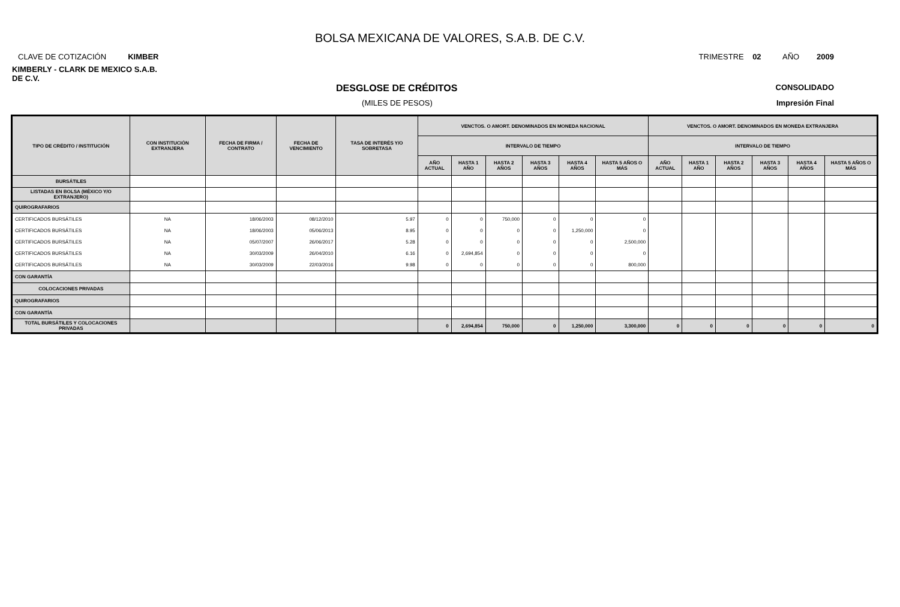BOLSA MEXICANA DE VALORES, S.A.B. DE C.V.
CLAVE DE COTIZACIÓN KIMBER TRIMESTRE 02 AÑO 2009
KIMBERLY - CLARK DE MEXICO S.A.B. DE C.V.
DESGLOSE DE CRÉDITOS CONSOLIDADO
(MILES DE PESOS) Impresión Final
| TIPO DE CRÉDITO / INSTITUCIÓN | CON INSTITUCIÓN EXTRANJERA | FECHA DE FIRMA / CONTRATO | FECHA DE VENCIMIENTO | TASA DE INTERÉS Y/O SOBRETASA | VENCTOS. O AMORT. DENOMINADOS EN MONEDA NACIONAL | | | | | | VENCTOS. O AMORT. DENOMINADOS EN MONEDA EXTRANJERA | | | | | |
| --- | --- | --- | --- | --- | --- | --- | --- | --- | --- | --- | --- | --- | --- | --- | --- | --- |
| | | | | | INTERVALO DE TIEMPO | | | | | | INTERVALO DE TIEMPO | | | | | |
| | | | | | AÑO ACTUAL | HASTA 1 AÑO | HASTA 2 AÑOS | HASTA 3 AÑOS | HASTA 4 AÑOS | HASTA 5 AÑOS O MÁS | AÑO ACTUAL | HASTA 1 AÑO | HASTA 2 AÑOS | HASTA 3 AÑOS | HASTA 4 AÑOS | HASTA 5 AÑOS O MÁS |
| BURSÁTILES | | | | | | | | | | | | | | | | |
| LISTADAS EN BOLSA (MÉXICO Y/O EXTRANJERO) | | | | | | | | | | | | | | | | |
| QUIROGRAFARIOS | | | | | | | | | | | | | | | | |
| CERTIFICADOS BURSÁTILES | NA | 18/06/2003 | 08/12/2010 | 5.97 | 0 | 0 | 750,000 | 0 | 0 | 0 | | | | | | |
| CERTIFICADOS BURSÁTILES | NA | 18/06/2003 | 05/06/2013 | 8.95 | 0 | 0 | 0 | 0 | 1,250,000 | 0 | | | | | | |
| CERTIFICADOS BURSÁTILES | NA | 05/07/2007 | 26/06/2017 | 5.28 | 0 | 0 | 0 | 0 | 0 | 2,500,000 | | | | | | |
| CERTIFICADOS BURSÁTILES | NA | 30/03/2009 | 26/04/2010 | 6.16 | 0 | 2,694,854 | 0 | 0 | 0 | 0 | | | | | | |
| CERTIFICADOS BURSÁTILES | NA | 30/03/2009 | 22/03/2016 | 9.98 | 0 | 0 | 0 | 0 | 0 | 800,000 | | | | | | |
| CON GARANTÍA | | | | | | | | | | | | | | | | |
| COLOCACIONES PRIVADAS | | | | | | | | | | | | | | | | |
| QUIROGRAFARIOS | | | | | | | | | | | | | | | | |
| CON GARANTÍA | | | | | | | | | | | | | | | | |
| TOTAL BURSÁTILES Y COLOCACIONES PRIVADAS | | | | | 0 | 2,694,854 | 750,000 | 0 | 1,250,000 | 3,300,000 | 0 | 0 | 0 | 0 | 0 | 0 |